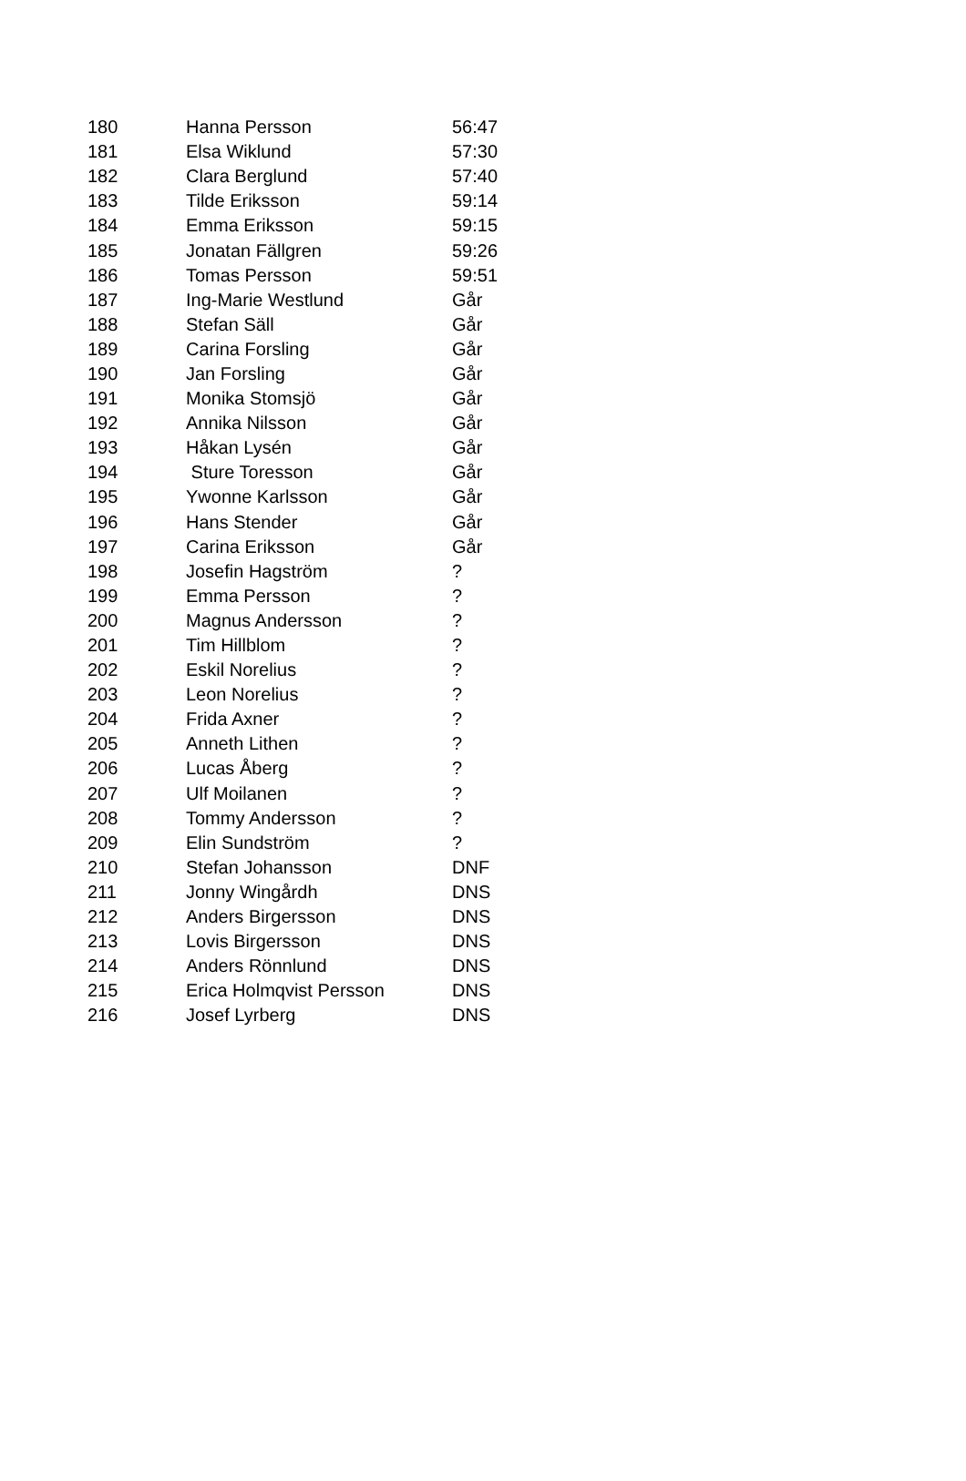| 180 | Hanna Persson | 56:47 |
| 181 | Elsa Wiklund | 57:30 |
| 182 | Clara Berglund | 57:40 |
| 183 | Tilde Eriksson | 59:14 |
| 184 | Emma Eriksson | 59:15 |
| 185 | Jonatan Fällgren | 59:26 |
| 186 | Tomas Persson | 59:51 |
| 187 | Ing-Marie Westlund | Går |
| 188 | Stefan Säll | Går |
| 189 | Carina Forsling | Går |
| 190 | Jan Forsling | Går |
| 191 | Monika Stomsjö | Går |
| 192 | Annika Nilsson | Går |
| 193 | Håkan Lysén | Går |
| 194 | Sture Toresson | Går |
| 195 | Ywonne Karlsson | Går |
| 196 | Hans Stender | Går |
| 197 | Carina Eriksson | Går |
| 198 | Josefin Hagström | ? |
| 199 | Emma Persson | ? |
| 200 | Magnus Andersson | ? |
| 201 | Tim Hillblom | ? |
| 202 | Eskil Norelius | ? |
| 203 | Leon Norelius | ? |
| 204 | Frida Axner | ? |
| 205 | Anneth Lithen | ? |
| 206 | Lucas Åberg | ? |
| 207 | Ulf Moilanen | ? |
| 208 | Tommy Andersson | ? |
| 209 | Elin Sundström | ? |
| 210 | Stefan Johansson | DNF |
| 211 | Jonny Wingårdh | DNS |
| 212 | Anders Birgersson | DNS |
| 213 | Lovis Birgersson | DNS |
| 214 | Anders Rönnlund | DNS |
| 215 | Erica Holmqvist Persson | DNS |
| 216 | Josef Lyrberg | DNS |